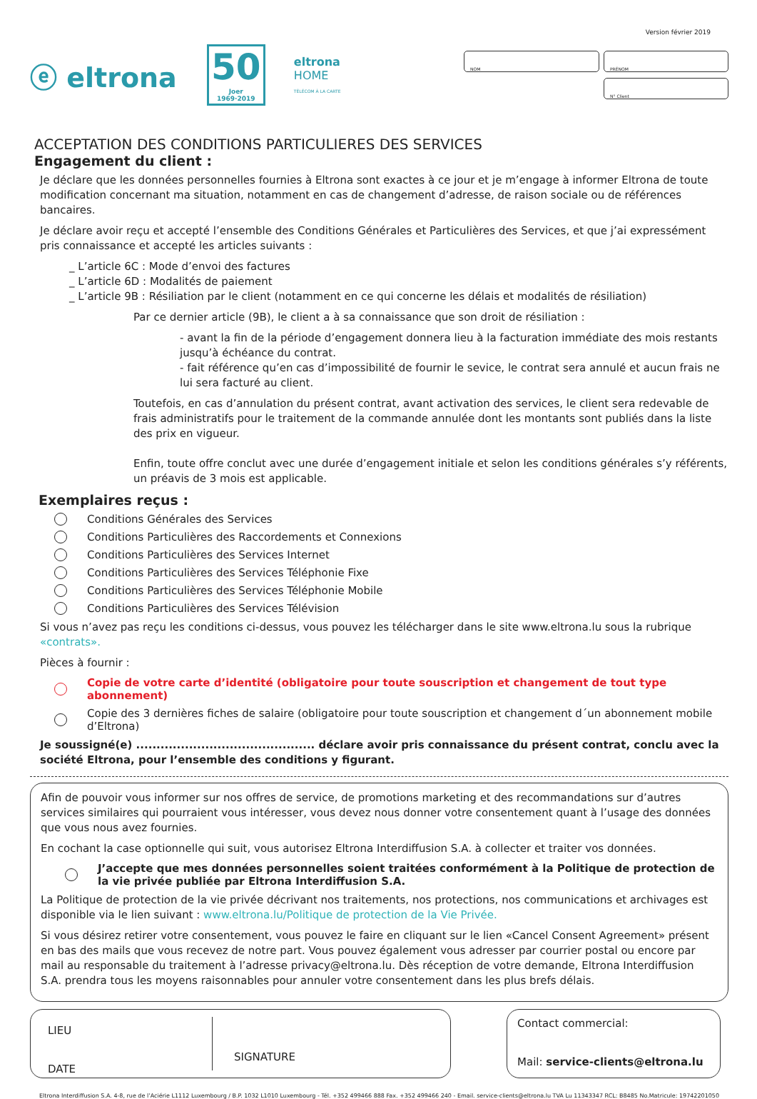Version février 2019
ⓔ eltrona
50
Joer 1969·2019
eltrona
HOME
TÉLÉCOM À LA CARTE
NOM
PRÉNOM
N° Client
ACCEPTATION DES CONDITIONS PARTICULIERES DES SERVICES
Engagement du client :
Je déclare que les données personnelles fournies à Eltrona sont exactes à ce jour et je m’engage à informer Eltrona de toute modification concernant ma situation, notamment en cas de changement d’adresse, de raison sociale ou de références bancaires.
Je déclare avoir reçu et accepté l’ensemble des Conditions Générales et Particulières des Services, et que j’ai expressément pris connaissance et accepté les articles suivants :
_ L’article 6C : Mode d’envoi des factures
_ L’article 6D : Modalités de paiement
_ L’article 9B : Résiliation par le client (notamment en ce qui concerne les délais et modalités de résiliation)
Par ce dernier article (9B), le client a à sa connaissance que son droit de résiliation :
- avant la fin de la période d’engagement donnera lieu à la facturation immédiate des mois restants jusqu’à échéance du contrat.
- fait référence qu’en cas d’impossibilité de fournir le sevice, le contrat sera annulé et aucun frais ne lui sera facturé au client.
Toutefois, en cas d’annulation du présent contrat, avant activation des services, le client sera redevable de frais administratifs pour le traitement de la commande annulée dont les montants sont publiés dans la liste des prix en vigueur.
Enfin, toute offre conclut avec une durée d’engagement initiale et selon les conditions générales s’y référents, un préavis de 3 mois est applicable.
Exemplaires reçus :
Conditions Générales des Services
Conditions Particulières des Raccordements et Connexions
Conditions Particulières des Services Internet
Conditions Particulières des Services Téléphonie Fixe
Conditions Particulières des Services Téléphonie Mobile
Conditions Particulières des Services Télévision
Si vous n’avez pas reçu les conditions ci-dessus, vous pouvez les télécharger dans le site www.eltrona.lu sous la rubrique «contrats».
Pièces à fournir :
Copie de votre carte d’identité (obligatoire pour toute souscription et changement de tout type abonnement)
Copie des 3 dernières fiches de salaire (obligatoire pour toute souscription et changement d´un abonnement mobile d’Eltrona)
Je soussigné(e) ............................................ déclare avoir pris connaissance du présent contrat, conclu avec la société Eltrona, pour l’ensemble des conditions y figurant.
Afin de pouvoir vous informer sur nos offres de service, de promotions marketing et des recommandations sur d’autres services similaires qui pourraient vous intéresser, vous devez nous donner votre consentement quant à l’usage des données que vous nous avez fournies.
En cochant la case optionnelle qui suit, vous autorisez Eltrona Interdiffusion S.A. à collecter et traiter vos données.
J’accepte que mes données personnelles soient traitées conformément à la Politique de protection de la vie privée publiée par Eltrona Interdiffusion S.A.
La Politique de protection de la vie privée décrivant nos traitements, nos protections, nos communications et archivages est disponible via le lien suivant : www.eltrona.lu/Politique de protection de la Vie Privée.
Si vous désirez retirer votre consentement, vous pouvez le faire en cliquant sur le lien «Cancel Consent Agreement» présent en bas des mails que vous recevez de notre part. Vous pouvez également vous adresser par courrier postal ou encore par mail au responsable du traitement à l’adresse privacy@eltrona.lu. Dès réception de votre demande, Eltrona Interdiffusion S.A. prendra tous les moyens raisonnables pour annuler votre consentement dans les plus brefs délais.
LIEU
DATE
SIGNATURE
Contact commercial:
Mail: service-clients@eltrona.lu
Eltrona Interdiffusion S.A. 4-8, rue de l’Aciérie L1112 Luxembourg / B.P. 1032 L1010 Luxembourg - Tél. +352 499466 888 Fax. +352 499466 240 - Email. service-clients@eltrona.lu TVA Lu 11343347 RCL: B8485 No.Matricule: 19742201050